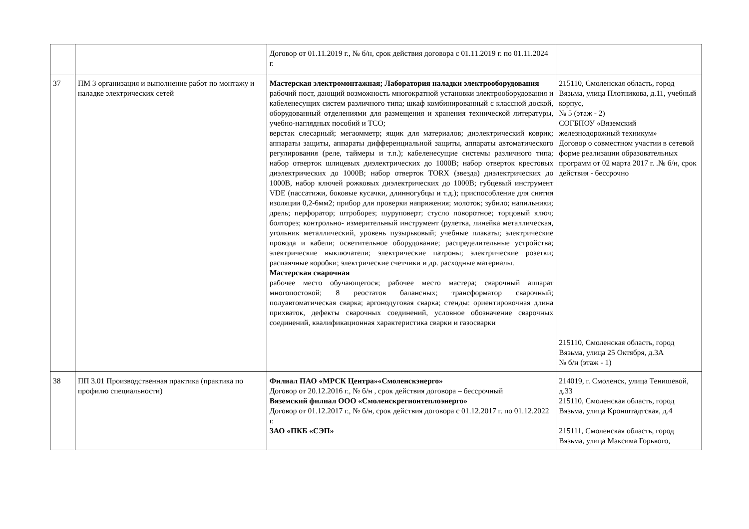| | | Договор от 01.11.2019 г., № б/н, срок действия договора с 01.11.2019 г. по 01.11.2024 г. | |
| 37 | ПМ 3 организация и выполнение работ по монтажу и наладке электрических сетей | Мастерская электромонтажная; Лаборатория наладки электрооборудования рабочий пост, дающий возможность многократной установки электрооборудования и кабеленесущих систем различного типа; шкаф комбинированный с классной доской, оборудованный отделениями для размещения и хранения технической литературы, учебно-наглядных пособий и ТСО; верстак слесарный; мегаомметр; ящик для материалов; диэлектрический коврик; аппараты защиты, аппараты дифференциальной защиты, аппараты автоматического регулирования (реле, таймеры и т.п.); кабеленесущие системы различного типа; набор отверток шлицевых диэлектрических до 1000В; набор отверток крестовых диэлектрических до 1000В; набор отверток TORX (звезда) диэлектрических до 1000В, набор ключей рожковых диэлектрических до 1000В; губцевый инструмент VDE (пассатижи, боковые кусачки, длинногубцы и т.д.); приспособление для снятия изоляции 0,2-6мм2; прибор для проверки напряжения; молоток; зубило; напильники; дрель; перфоратор; штроборез; шуруповерт; стусло поворотное; торцовый ключ; болторез; контрольно- измерительный инструмент (рулетка, линейка металлическая, угольник металлический, уровень пузырьковый; учебные плакаты; электрические провода и кабели; осветительное оборудование; распределительные устройства; электрические выключатели; электрические патроны; электрические розетки; распаячные коробки; электрические счетчики и др. расходные материалы. Мастерская сварочная рабочее место обучающегося; рабочее место мастера; сварочный аппарат многопостовой; 8 реостатов балансных; трансформатор сварочный; полуавтоматическая сварка; аргонодуговая сварка; стенды: ориентировочная длина прихваток, дефекты сварочных соединений, условное обозначение сварочных соединений, квалификационная характеристика сварки и газосварки | 215110, Смоленская область, город Вязьма, улица Плотникова, д.11, учебный корпус, № 5 (этаж - 2) СОГБПОУ «Вяземский железнодорожный техникум» Договор о совместном участии в сетевой форме реализации образовательных программ от 02 марта 2017 г. .№ б/н, срок действия - бессрочно 215110, Смоленская область, город Вязьма, улица 25 Октября, д.3А № б/н (этаж - 1) |
| 38 | ПП 3.01 Производственная практика (практика по профилю специальности) | Филиал ПАО «МРСК Центра»«Смоленскэнерго» Договор от 20.12.2016 г., № б/н , срок действия договора – бессрочный Вяземский филиал ООО «Смоленскрегионтеплоэнерго» Договор от 01.12.2017 г., № б/н, срок действия договора с 01.12.2017 г. по 01.12.2022 г. ЗАО «ПКБ «СЭП» | 214019, г. Смоленск, улица Тенишевой, д.33 215110, Смоленская область, город Вязьма, улица Кронштадтская, д.4 215111, Смоленская область, город Вязьма, улица Максима Горького, |